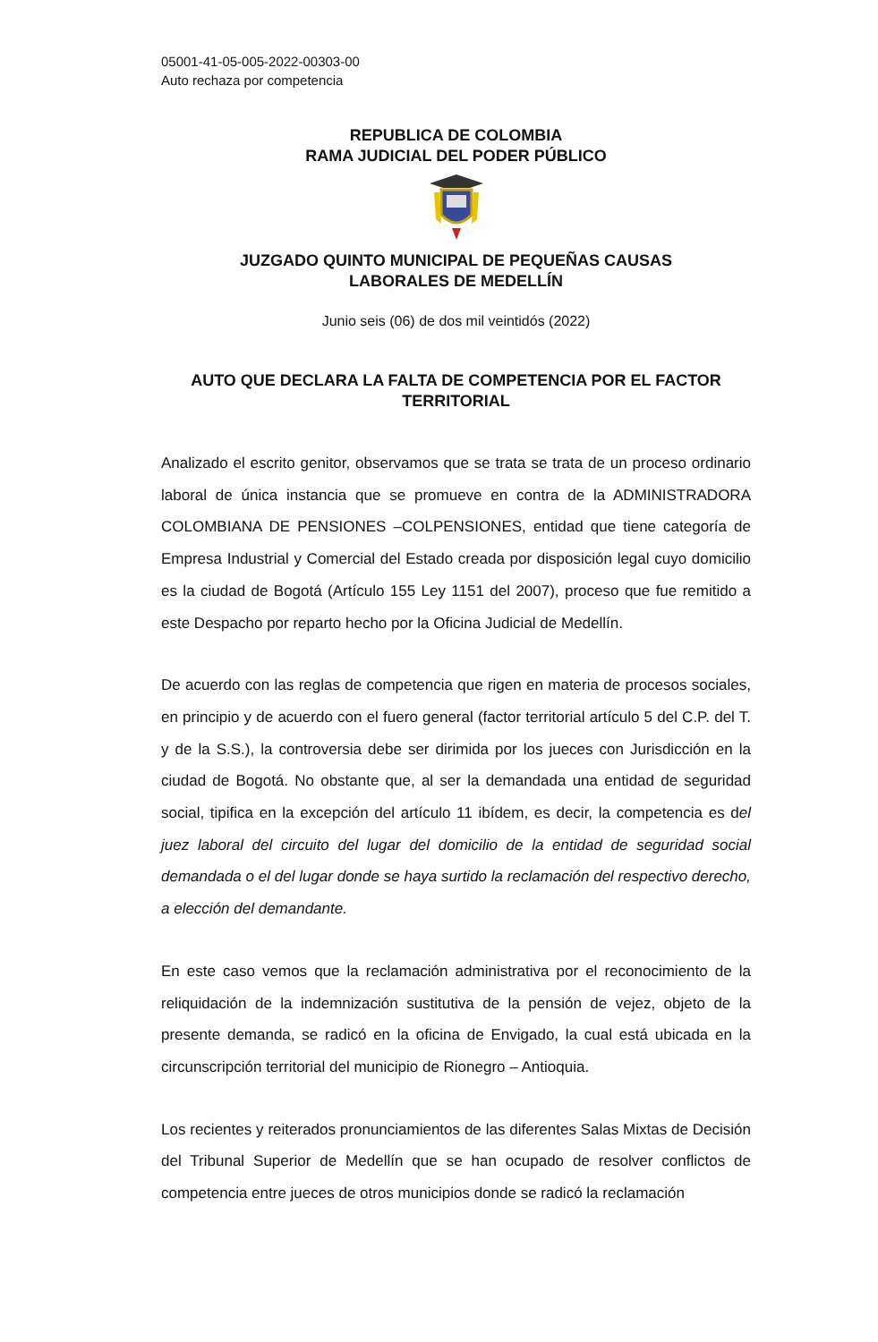05001-41-05-005-2022-00303-00
Auto rechaza por competencia
REPUBLICA DE COLOMBIA
RAMA JUDICIAL DEL PODER PÚBLICO
JUZGADO QUINTO MUNICIPAL DE PEQUEÑAS CAUSAS
LABORALES DE MEDELLÍN
Junio seis (06) de dos mil veintidós (2022)
AUTO QUE DECLARA LA FALTA DE COMPETENCIA POR EL FACTOR TERRITORIAL
Analizado el escrito genitor, observamos que se trata se trata de un proceso ordinario laboral de única instancia que se promueve en contra de la ADMINISTRADORA COLOMBIANA DE PENSIONES –COLPENSIONES, entidad que tiene categoría de Empresa Industrial y Comercial del Estado creada por disposición legal cuyo domicilio es la ciudad de Bogotá (Artículo 155 Ley 1151 del 2007), proceso que fue remitido a este Despacho por reparto hecho por la Oficina Judicial de Medellín.
De acuerdo con las reglas de competencia que rigen en materia de procesos sociales, en principio y de acuerdo con el fuero general (factor territorial artículo 5 del C.P. del T. y de la S.S.), la controversia debe ser dirimida por los jueces con Jurisdicción en la ciudad de Bogotá. No obstante que, al ser la demandada una entidad de seguridad social, tipifica en la excepción del artículo 11 ibídem, es decir, la competencia es del juez laboral del circuito del lugar del domicilio de la entidad de seguridad social demandada o el del lugar donde se haya surtido la reclamación del respectivo derecho, a elección del demandante.
En este caso vemos que la reclamación administrativa por el reconocimiento de la reliquidación de la indemnización sustitutiva de la pensión de vejez, objeto de la presente demanda, se radicó en la oficina de Envigado, la cual está ubicada en la circunscripción territorial del municipio de Rionegro – Antioquia.
Los recientes y reiterados pronunciamientos de las diferentes Salas Mixtas de Decisión del Tribunal Superior de Medellín que se han ocupado de resolver conflictos de competencia entre jueces de otros municipios donde se radicó la reclamación